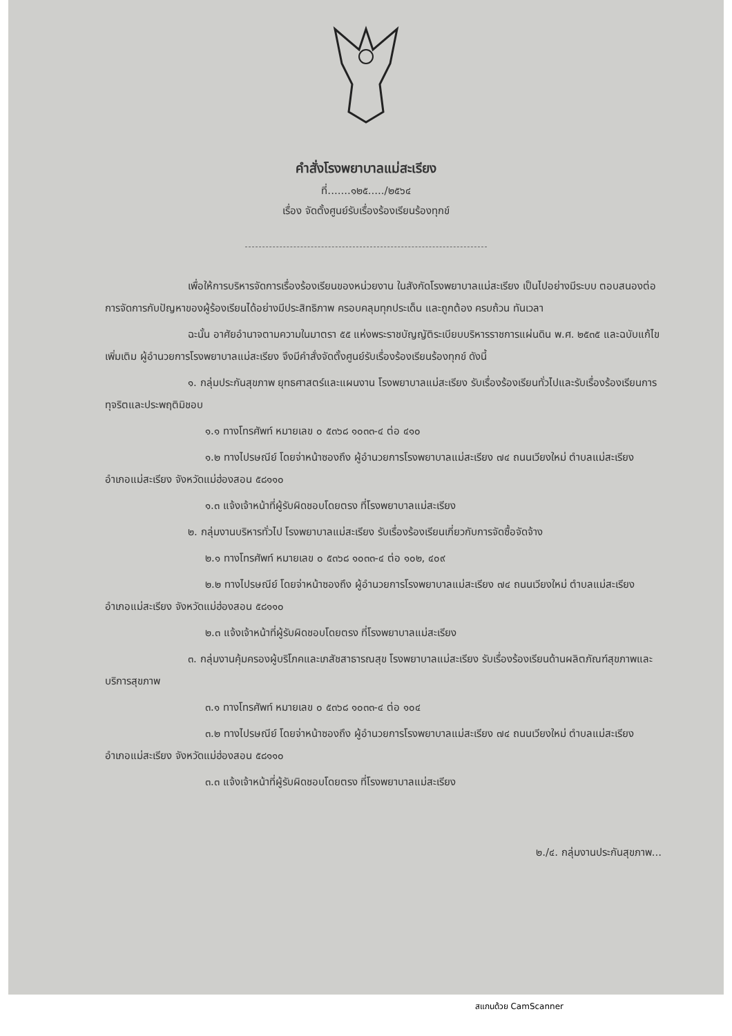คำสั่งโรงพยาบาลแม่สะเรียง
ที่.......๑๒๕...../๒๕๖๔
เรื่อง จัดตั้งศูนย์รับเรื่องร้องเรียนร้องทุกข์
เพื่อให้การบริหารจัดการเรื่องร้องเรียนของหน่วยงาน ในสังกัดโรงพยาบาลแม่สะเรียง เป็นไปอย่างมีระบบ ตอบสนองต่อการจัดการกับปัญหาของผู้ร้องเรียนได้อย่างมีประสิทธิภาพ ครอบคลุมทุกประเด็น และถูกต้อง ครบถ้วน ทันเวลา
ฉะนั้น อาศัยอำนาจตามความในมาตรา ๕๕ แห่งพระราชบัญญัติระเบียบบริหารราชการแผ่นดิน พ.ศ. ๒๕๓๕ และฉบับแก้ไขเพิ่มเติม ผู้อำนวยการโรงพยาบาลแม่สะเรียง จึงมีคำสั่งจัดตั้งศูนย์รับเรื่องร้องเรียนร้องทุกข์ ดังนี้
๑. กลุ่มประกันสุขภาพ ยุทธศาสตร์และแผนงาน โรงพยาบาลแม่สะเรียง รับเรื่องร้องเรียนทั่วไปและรับเรื่องร้องเรียนการทุจริตและประพฤติมิชอบ
๑.๑ ทางโทรศัพท์ หมายเลข ๐ ๕๓๖๘ ๑๐๓๓-๔ ต่อ ๔๑๐
๑.๒ ทางไปรษณีย์ โดยจ่าหน้าซองถึง ผู้อำนวยการโรงพยาบาลแม่สะเรียง ๗๔ ถนนเวียงใหม่ ตำบลแม่สะเรียง อำเภอแม่สะเรียง จังหวัดแม่ฮ่องสอน ๕๘๑๑๐
๑.๓ แจ้งเจ้าหน้าที่ผู้รับผิดชอบโดยตรง ที่โรงพยาบาลแม่สะเรียง
๒. กลุ่มงานบริหารทั่วไป โรงพยาบาลแม่สะเรียง รับเรื่องร้องเรียนเกี่ยวกับการจัดซื้อจัดจ้าง
๒.๑ ทางโทรศัพท์ หมายเลข ๐ ๕๓๖๘ ๑๐๓๓-๔ ต่อ ๑๐๒, ๔๐๙
๒.๒ ทางไปรษณีย์ โดยจ่าหน้าซองถึง ผู้อำนวยการโรงพยาบาลแม่สะเรียง ๗๔ ถนนเวียงใหม่ ตำบลแม่สะเรียง อำเภอแม่สะเรียง จังหวัดแม่ฮ่องสอน ๕๘๑๑๐
๒.๓ แจ้งเจ้าหน้าที่ผู้รับผิดชอบโดยตรง ที่โรงพยาบาลแม่สะเรียง
๓. กลุ่มงานคุ้มครองผู้บริโภคและเภสัชสาธารณสุข โรงพยาบาลแม่สะเรียง รับเรื่องร้องเรียนด้านผลิตภัณฑ์สุขภาพและบริการสุขภาพ
๓.๑ ทางโทรศัพท์ หมายเลข ๐ ๕๓๖๘ ๑๐๓๓-๔ ต่อ ๑๐๔
๓.๒ ทางไปรษณีย์ โดยจ่าหน้าซองถึง ผู้อำนวยการโรงพยาบาลแม่สะเรียง ๗๔ ถนนเวียงใหม่ ตำบลแม่สะเรียง อำเภอแม่สะเรียง จังหวัดแม่ฮ่องสอน ๕๘๑๑๐
๓.๓ แจ้งเจ้าหน้าที่ผู้รับผิดชอบโดยตรง ที่โรงพยาบาลแม่สะเรียง
๒./๔. กลุ่มงานประกันสุขภาพ...
สแกนด้วย CamScanner